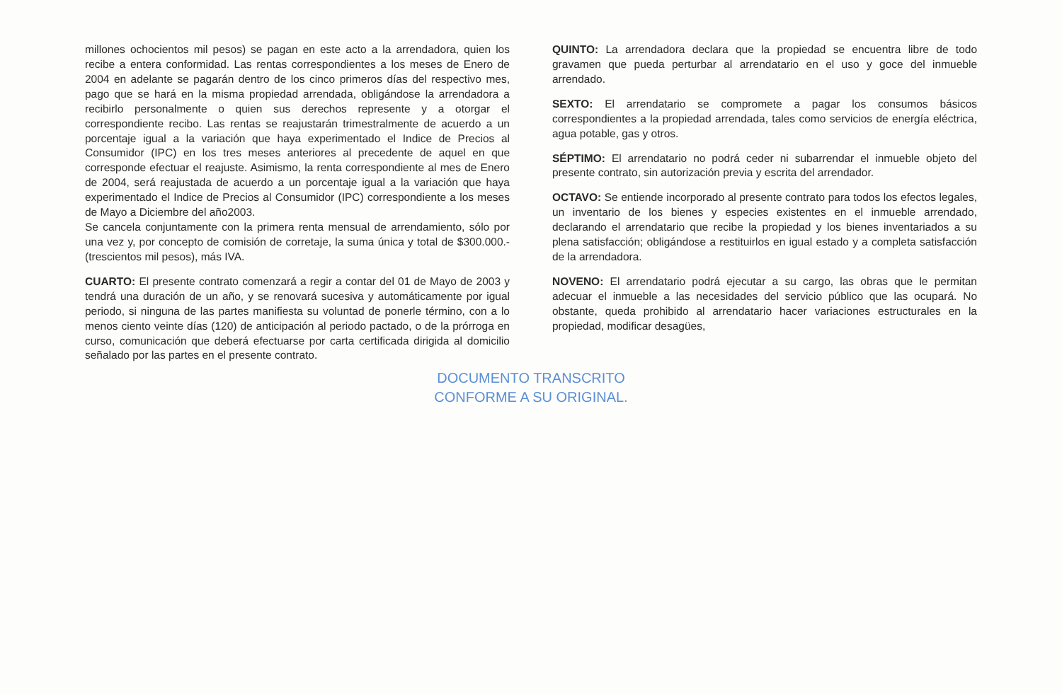millones ochocientos mil pesos) se pagan en este acto a la arrendadora, quien los recibe a entera conformidad. Las rentas correspondientes a los meses de Enero de 2004 en adelante se pagarán dentro de los cinco primeros días del respectivo mes, pago que se hará en la misma propiedad arrendada, obligándose la arrendadora a recibirlo personalmente o quien sus derechos represente y a otorgar el correspondiente recibo. Las rentas se reajustarán trimestralmente de acuerdo a un porcentaje igual a la variación que haya experimentado el Indice de Precios al Consumidor (IPC) en los tres meses anteriores al precedente de aquel en que corresponde efectuar el reajuste. Asimismo, la renta correspondiente al mes de Enero de 2004, será reajustada de acuerdo a un porcentaje igual a la variación que haya experimentado el Indice de Precios al Consumidor (IPC) correspondiente a los meses de Mayo a Diciembre del año2003.
Se cancela conjuntamente con la primera renta mensual de arrendamiento, sólo por una vez y, por concepto de comisión de corretaje, la suma única y total de $300.000.- (trescientos mil pesos), más IVA.
CUARTO: El presente contrato comenzará a regir a contar del 01 de Mayo de 2003 y tendrá una duración de un año, y se renovará sucesiva y automáticamente por igual periodo, si ninguna de las partes manifiesta su voluntad de ponerle término, con a lo menos ciento veinte días (120) de anticipación al periodo pactado, o de la prórroga en curso, comunicación que deberá efectuarse por carta certificada dirigida al domicilio señalado por las partes en el presente contrato.
QUINTO: La arrendadora declara que la propiedad se encuentra libre de todo gravamen que pueda perturbar al arrendatario en el uso y goce del inmueble arrendado.
SEXTO: El arrendatario se compromete a pagar los consumos básicos correspondientes a la propiedad arrendada, tales como servicios de energía eléctrica, agua potable, gas y otros.
SÉPTIMO: El arrendatario no podrá ceder ni subarrendar el inmueble objeto del presente contrato, sin autorización previa y escrita del arrendador.
OCTAVO: Se entiende incorporado al presente contrato para todos los efectos legales, un inventario de los bienes y especies existentes en el inmueble arrendado, declarando el arrendatario que recibe la propiedad y los bienes inventariados a su plena satisfacción; obligándose a restituirlos en igual estado y a completa satisfacción de la arrendadora.
NOVENO: El arrendatario podrá ejecutar a su cargo, las obras que le permitan adecuar el inmueble a las necesidades del servicio público que las ocupará. No obstante, queda prohibido al arrendatario hacer variaciones estructurales en la propiedad, modificar desagües,
DOCUMENTO TRANSCRITO
CONFORME A SU ORIGINAL.